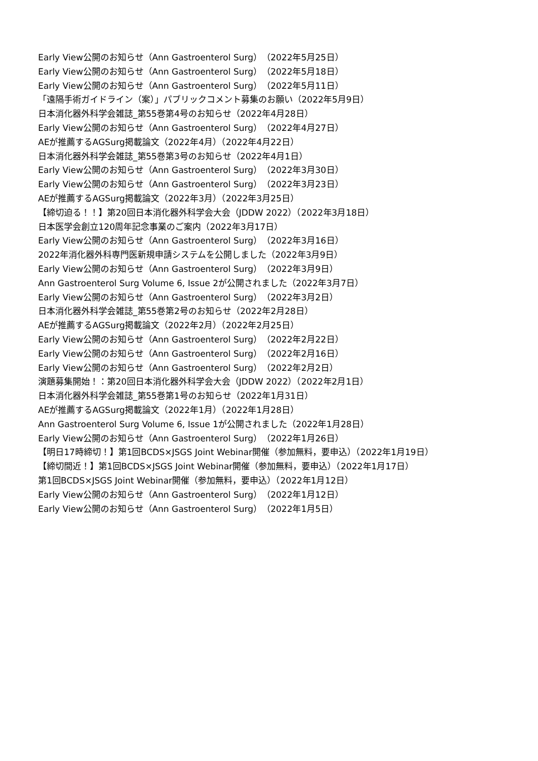Early View公開のお知らせ（Ann Gastroenterol Surg）（2022年5月25日）
Early View公開のお知らせ（Ann Gastroenterol Surg）（2022年5月18日）
Early View公開のお知らせ（Ann Gastroenterol Surg）（2022年5月11日）
「遠隔手術ガイドライン（案）」パブリックコメント募集のお願い（2022年5月9日）
日本消化器外科学会雑誌_第55巻第4号のお知らせ（2022年4月28日）
Early View公開のお知らせ（Ann Gastroenterol Surg）（2022年4月27日）
AEが推薦するAGSurg掲載論文（2022年4月）（2022年4月22日）
日本消化器外科学会雑誌_第55巻第3号のお知らせ（2022年4月1日）
Early View公開のお知らせ（Ann Gastroenterol Surg）（2022年3月30日）
Early View公開のお知らせ（Ann Gastroenterol Surg）（2022年3月23日）
AEが推薦するAGSurg掲載論文（2022年3月）（2022年3月25日）
【締切迫る！！】第20回日本消化器外科学会大会（JDDW 2022）（2022年3月18日）
日本医学会創立120周年記念事業のご案内（2022年3月17日）
Early View公開のお知らせ（Ann Gastroenterol Surg）（2022年3月16日）
2022年消化器外科専門医新規申請システムを公開しました（2022年3月9日）
Early View公開のお知らせ（Ann Gastroenterol Surg）（2022年3月9日）
Ann Gastroenterol Surg Volume 6, Issue 2が公開されました（2022年3月7日）
Early View公開のお知らせ（Ann Gastroenterol Surg）（2022年3月2日）
日本消化器外科学会雑誌_第55巻第2号のお知らせ（2022年2月28日）
AEが推薦するAGSurg掲載論文（2022年2月）（2022年2月25日）
Early View公開のお知らせ（Ann Gastroenterol Surg）（2022年2月22日）
Early View公開のお知らせ（Ann Gastroenterol Surg）（2022年2月16日）
Early View公開のお知らせ（Ann Gastroenterol Surg）（2022年2月2日）
演題募集開始！：第20回日本消化器外科学会大会（JDDW 2022）（2022年2月1日）
日本消化器外科学会雑誌_第55巻第1号のお知らせ（2022年1月31日）
AEが推薦するAGSurg掲載論文（2022年1月）（2022年1月28日）
Ann Gastroenterol Surg Volume 6, Issue 1が公開されました（2022年1月28日）
Early View公開のお知らせ（Ann Gastroenterol Surg）（2022年1月26日）
【明日17時締切！】第1回BCDS×JSGS Joint Webinar開催（参加無料，要申込）（2022年1月19日）
【締切間近！】第1回BCDS×JSGS Joint Webinar開催（参加無料，要申込）（2022年1月17日）
第1回BCDS×JSGS Joint Webinar開催（参加無料，要申込）（2022年1月12日）
Early View公開のお知らせ（Ann Gastroenterol Surg）（2022年1月12日）
Early View公開のお知らせ（Ann Gastroenterol Surg）（2022年1月5日）